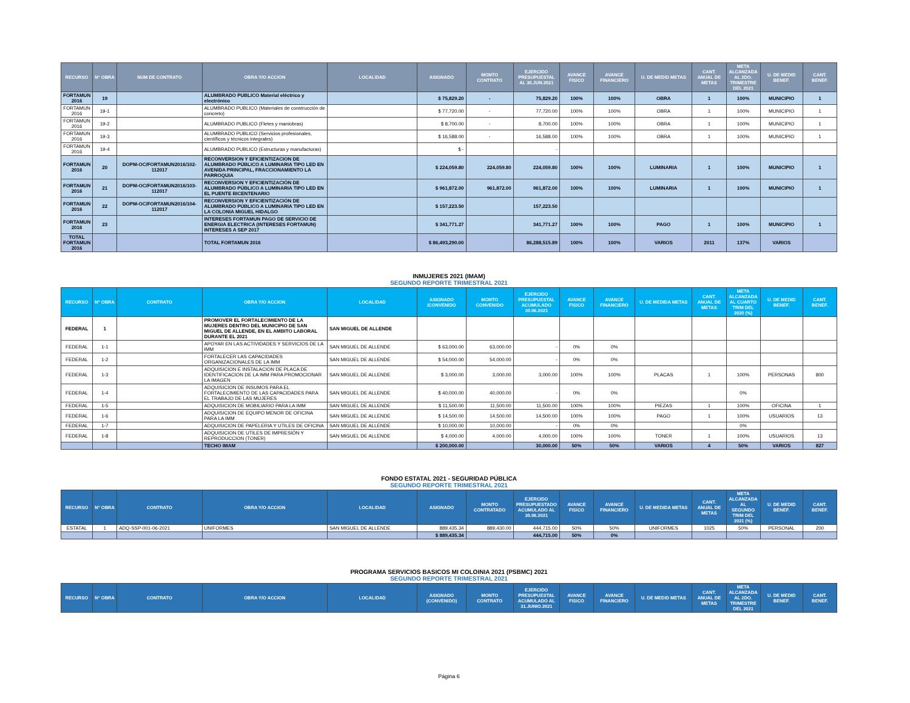| RECURSO | N° OBRA | NUM DE CONTRATO | OBRA Y/O ACCION | LOCALIDAD | ASIGNADO | MONTO CONTRATO | EJERCIDO PRESUPUESTAL AL 30.JUN.2021 | AVANCE FISICO | AVANCE FINANCIERO | U. DE MEDID METAS | CANT. ANUAL DE METAS | META ALCANZADA AL 2DO. TRIMESTRE DEL 2021 | U. DE MEDID BENEF. | CANT. BENEF. |
| --- | --- | --- | --- | --- | --- | --- | --- | --- | --- | --- | --- | --- | --- | --- |
| FORTAMUN 2016 | 19 | | ALUMBRADO PUBLICO Material eléctrico y electrónico | | $ 75,829.20 | - | 75,829.20 | 100% | 100% | OBRA | 1 | 100% | MUNICIPIO | 1 |
| FORTAMUN 2016 | 19-1 | | ALUMBRADO PUBLICO (Materiales de construcción de concreto) | | $ 77,720.00 | - | 77,720.00 | 100% | 100% | OBRA | 1 | 100% | MUNICIPIO | 1 |
| FORTAMUN 2016 | 19-2 | | ALUMBRADO PUBLICO (Fletes y maniobras) | | $ 8,700.00 | - | 8,700.00 | 100% | 100% | OBRA | 1 | 100% | MUNICIPIO | 1 |
| FORTAMUN 2016 | 19-3 | | ALUMBRADO PUBLICO (Servicios profesionales, científicos y técnicos integrales) | | $ 16,588.00 | - | 16,588.00 | 100% | 100% | OBRA | 1 | 100% | MUNICIPIO | 1 |
| FORTAMUN 2016 | 19-4 | | ALUMBRADO PUBLICO (Estructuras y manufacturas) | | $ - | | - | | | | | | | |
| FORTAMUN 2016 | 20 | DOPM-OC/FORTAMUN2016/102-112017 | RECONVERSION Y EFICIENTIZACION DE ALUMBRADO PÚBLICO A LUMINARIA TIPO LED EN AVENIDA PRINCIPAL, FRACCIONAMIENTO LA PARROQUIA | | $ 224,059.80 | 224,059.80 | 224,059.80 | 100% | 100% | LUMINARIA | 1 | 100% | MUNICIPIO | 1 |
| FORTAMUN 2016 | 21 | DOPM-OC/FORTAMUN2016/103-112017 | RECONVERSION Y EFICIENTIZACIÓN DE ALUMBRADO PÚBLICO A LUMINARIA TIPO LED EN EL PUENTE BICENTENARIO | | $ 961,872.00 | 961,872.00 | 961,872.00 | 100% | 100% | LUMINARIA | 1 | 100% | MUNICIPIO | 1 |
| FORTAMUN 2016 | 22 | DOPM-OC/FORTAMUN2016/104-112017 | RECONVERSION Y EFICIENTIZACIÓN DE ALUMBRADO PÚBLICO A LUMINARIA TIPO LED EN LA COLONIA MIGUEL HIDALGO | | $ 157,223.50 | | 157,223.50 | | | | | | | |
| FORTAMUN 2016 | 23 | | INTERESES FORTAMUN PAGO DE SERVICIO DE ENERGIA ELECTRICA (INTERESES FORTAMUN) INTERESES A SEP 2017 | | $ 341,771.27 | | 341,771.27 | 100% | 100% | PAGO | 1 | 100% | MUNICIPIO | 1 |
| TOTAL FORTAMUN 2016 | | | TOTAL FORTAMUN 2016 | | $ 86,493,290.00 | | 86,288,515.89 | 100% | 100% | VARIOS | 2011 | 137% | VARIOS | |
INMUJERES 2021 (IMAM)
SEGUNDO REPORTE TRIMESTRAL 2021
| RECURSO | N° OBRA | CONTRATO | OBRA Y/O ACCION | LOCALIDAD | ASIGNADO /CONVENIDO | MONTO CONVENIDO | EJERCIDO PRESUPUESTAL ACUMULADO 30.06.2021 | AVANCE FISICO | AVANCE FINANCIERO | U. DE MEDIDA METAS | CANT. ANUAL DE METAS | META ALCANZADA AL CUARTO TRIM DEL 2020 (%) | U. DE MEDID BENEF. | CANT. BENEF. |
| --- | --- | --- | --- | --- | --- | --- | --- | --- | --- | --- | --- | --- | --- | --- |
| FEDERAL | 1 | | PROMOVER EL FORTALECIMIENTO DE LA MUJERES DENTRO DEL MUNICIPIO DE SAN MIGUEL DE ALLENDE, EN EL AMBITO LABORAL DURANTE EL 2021 | SAN MIGUEL DE ALLENDE | | | | | | | | | | |
| FEDERAL | 1-1 | | APOYAR EN LAS ACTIVIDADES Y SERVICIOS DE LA IMM | SAN MIGUEL DE ALLENDE | $ 63,000.00 | 63,000.00 | - | 0% | 0% | | | | | |
| FEDERAL | 1-2 | | FORTALECER LAS CAPACIDADES ORGANIZACIONALES DE LA IMM | SAN MIGUEL DE ALLENDE | $ 54,000.00 | 54,000.00 | - | 0% | 0% | | | | | |
| FEDERAL | 1-3 | | ADQUISICION E INSTALACION DE PLACA DE IDENTIFICACION DE LA IMM PARA PROMOCIONAR LA IMAGEN | SAN MIGUEL DE ALLENDE | $ 3,000.00 | 3,000.00 | 3,000.00 | 100% | 100% | PLACAS | 1 | 100% | PERSONAS | 800 |
| FEDERAL | 1-4 | | ADQUISICION DE INSUMOS PARA EL FORTALECIMIENTO DE LAS CAPACIDADES PARA EL TRABAJO DE LAS MUJERES | SAN MIGUEL DE ALLENDE | $ 40,000.00 | 40,000.00 | - | 0% | 0% | | | 0% | | |
| FEDERAL | 1-5 | | ADQUISICION DE MOBILIARIO PARA LA IMM | SAN MIGUEL DE ALLENDE | $ 11,500.00 | 11,500.00 | 11,500.00 | 100% | 100% | PIEZAS | 1 | 100% | OFICINA | 1 |
| FEDERAL | 1-6 | | ADQUISICION DE EQUIPO MENOR DE OFICINA PARA LA IMM | SAN MIGUEL DE ALLENDE | $ 14,500.00 | 14,500.00 | 14,500.00 | 100% | 100% | PAGO | 1 | 100% | USUARIOS | 13 |
| FEDERAL | 1-7 | | ADQUISICION DE PAPELERIA Y UTILES DE OFICINA | SAN MIGUEL DE ALLENDE | $ 10,000.00 | 10,000.00 | - | 0% | 0% | | | 0% | | |
| FEDERAL | 1-8 | | ADQUISICION DE UTILES DE IMPRESIÓN Y REPRODUCCION (TONER) | SAN MIGUEL DE ALLENDE | $ 4,000.00 | 4,000.00 | 4,000.00 | 100% | 100% | TONER | 1 | 100% | USUARIOS | 13 |
| | | | TECHO IMAM | | $ 200,000.00 | | 30,000.00 | 50% | 50% | VARIOS | 4 | 50% | VARIOS | 827 |
FONDO ESTATAL 2021 - SEGURIDAD PÚBLICA
SEGUNDO REPORTE TRIMESTRAL 2021
| RECURSO | N° OBRA | CONTRATO | OBRA Y/O ACCION | LOCALIDAD | ASIGNADO | MONTO CONTRATADO | EJERCIDO PRESUPUESTADO ACUMULADO AL 30.06.2021 | AVANCE FISICO | AVANCE FINANCIERO | U. DE MEDIDA METAS | CANT. ANUAL DE METAS | META ALCANZADA AL SEGUNDO TRIM DEL 2021 (%) | U. DE MEDID BENEF. | CANT. BENEF. |
| --- | --- | --- | --- | --- | --- | --- | --- | --- | --- | --- | --- | --- | --- | --- |
| ESTATAL | 1 | ADQ-SSP-001-06-2021 | UNIFORMES | SAN MIGUEL DE ALLENDE | 889,435.34 | 889,430.00 | 444,715.00 | 50% | 50% | UNIFORMES | 1025 | 50% | PERSONAL | 200 |
| | | | | | $ 889,435.34 | | 444,715.00 | 50% | 0% | | | | | |
PROGRAMA SERVICIOS BASICOS MI COLOINIA 2021 (PSBMC) 2021
SEGUNDO REPORTE TRIMESTRAL 2021
| RECURSO | N° OBRA | CONTRATO | OBRA Y/O ACCION | LOCALIDAD | ASIGNADO (CONVENIDO) | MONTO CONTRATO | EJERCIDO PRESUPUESTAL ACUMULADO AL 31.JUNIO.2021 | AVANCE FISICO | AVANCE FINANCIERO | U. DE MEDID METAS | CANT. ANUAL DE METAS | META ALCANZADA AL 2DO. TRIMESTRE DEL 2021 | U. DE MEDID BENEF. | CANT. BENEF. |
| --- | --- | --- | --- | --- | --- | --- | --- | --- | --- | --- | --- | --- | --- | --- |
Página 6